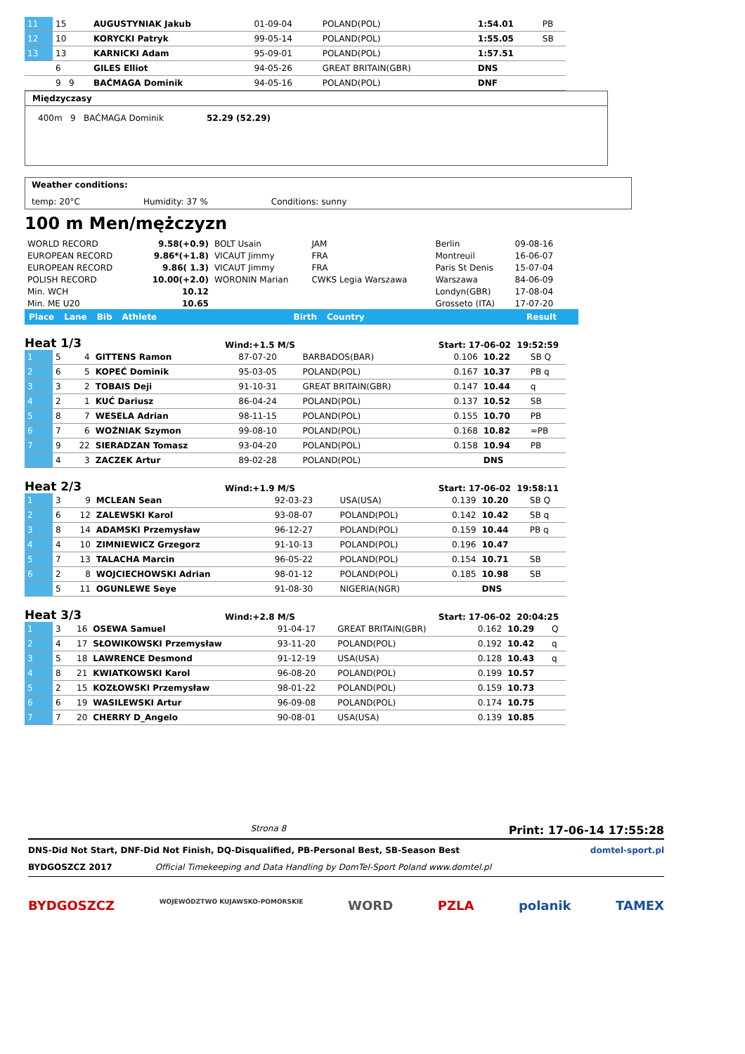| 11 | 15 | AUGUSTYNIAK Jakub | 01-09-04 | POLAND(POL) | | 1:54.01 | PB |
| 12 | 10 | KORYCKI Patryk | 99-05-14 | POLAND(POL) | | 1:55.05 | SB |
| 13 | 13 | KARNICKI Adam | 95-09-01 | POLAND(POL) | | 1:57.51 | |
| | 6 | GILES Elliot | 94-05-26 | GREAT BRITAIN(GBR) | | DNS | |
| | 9 9 | BAĆMAGA Dominik | 94-05-16 | POLAND(POL) | | DNF | |
Międzyczasy
400m 9 BAĆMAGA Dominik 52.29 (52.29)
Weather conditions:
temp: 20°C Humidity: 37 % Conditions: sunny
100 m Men/mężczyzn
| WORLD RECORD | 9.58(+0.9) | BOLT Usain | JAM | Berlin | 09-08-16 |
| EUROPEAN RECORD | 9.86*(+1.8) | VICAUT Jimmy | FRA | Montreuil | 16-06-07 |
| EUROPEAN RECORD | 9.86( 1.3) | VICAUT Jimmy | FRA | Paris St Denis | 15-07-04 |
| POLISH RECORD | 10.00(+2.0) | WORONIN Marian | CWKS Legia Warszawa | Warszawa | 84-06-09 |
| Min. WCH | 10.12 | | | Londyn(GBR) | 17-08-04 |
| Min. ME U20 | 10.65 | | | Grosseto (ITA) | 17-07-20 |
Place Lane Bib Athlete Birth Country Result
Heat 1/3 Wind:+1.5 M/S Start: 17-06-02 19:52:59
| 1 | 5 | 4 | GITTENS Ramon | 87-07-20 | BARBADOS(BAR) | 0.106 | 10.22 | SB Q |
| 2 | 6 | 5 | KOPEĆ Dominik | 95-03-05 | POLAND(POL) | 0.167 | 10.37 | PB q |
| 3 | 3 | 2 | TOBAIS Deji | 91-10-31 | GREAT BRITAIN(GBR) | 0.147 | 10.44 | q |
| 4 | 2 | 1 | KUĆ Dariusz | 86-04-24 | POLAND(POL) | 0.137 | 10.52 | SB |
| 5 | 8 | 7 | WESELA Adrian | 98-11-15 | POLAND(POL) | 0.155 | 10.70 | PB |
| 6 | 7 | 6 | WOŹNIAK Szymon | 99-08-10 | POLAND(POL) | 0.168 | 10.82 | =PB |
| 7 | 9 | 22 | SIERADZAN Tomasz | 93-04-20 | POLAND(POL) | 0.158 | 10.94 | PB |
| | 4 | 3 | ZACZEK Artur | 89-02-28 | POLAND(POL) | | DNS | |
Heat 2/3 Wind:+1.9 M/S Start: 17-06-02 19:58:11
| 1 | 3 | 9 | MCLEAN Sean | 92-03-23 | USA(USA) | 0.139 | 10.20 | SB Q |
| 2 | 6 | 12 | ZALEWSKI Karol | 93-08-07 | POLAND(POL) | 0.142 | 10.42 | SB q |
| 3 | 8 | 14 | ADAMSKI Przemysław | 96-12-27 | POLAND(POL) | 0.159 | 10.44 | PB q |
| 4 | 4 | 10 | ZIMNIEWICZ Grzegorz | 91-10-13 | POLAND(POL) | 0.196 | 10.47 | |
| 5 | 7 | 13 | TALACHA Marcin | 96-05-22 | POLAND(POL) | 0.154 | 10.71 | SB |
| 6 | 2 | 8 | WOJCIECHOWSKI Adrian | 98-01-12 | POLAND(POL) | 0.185 | 10.98 | SB |
| | 5 | 11 | OGUNLEWE Seye | 91-08-30 | NIGERIA(NGR) | | DNS | |
Heat 3/3 Wind:+2.8 M/S Start: 17-06-02 20:04:25
| 1 | 3 | 16 | OSEWA Samuel | 91-04-17 | GREAT BRITAIN(GBR) | 0.162 | 10.29 | Q |
| 2 | 4 | 17 | SŁOWIKOWSKI Przemysław | 93-11-20 | POLAND(POL) | 0.192 | 10.42 | q |
| 3 | 5 | 18 | LAWRENCE Desmond | 91-12-19 | USA(USA) | 0.128 | 10.43 | q |
| 4 | 8 | 21 | KWIATKOWSKI Karol | 96-08-20 | POLAND(POL) | 0.199 | 10.57 | |
| 5 | 2 | 15 | KOZŁOWSKI Przemysław | 98-01-22 | POLAND(POL) | 0.159 | 10.73 | |
| 6 | 6 | 19 | WASILEWSKI Artur | 96-09-08 | POLAND(POL) | 0.174 | 10.75 | |
| 7 | 7 | 20 | CHERRY D_Angelo | 90-08-01 | USA(USA) | 0.139 | 10.85 | |
Strona 8 Print: 17-06-14 17:55:28
DNS-Did Not Start, DNF-Did Not Finish, DQ-Disqualified, PB-Personal Best, SB-Season Best domtel-sport.pl
BYDGOSZCZ 2017 Official Timekeeping and Data Handling by DomTel-Sport Poland www.domtel.pl
BYDGOSZCZ WOJEWÓDZTWO KUJAWSKO-POMORSKIE WORD PZLA polanik TAMEX